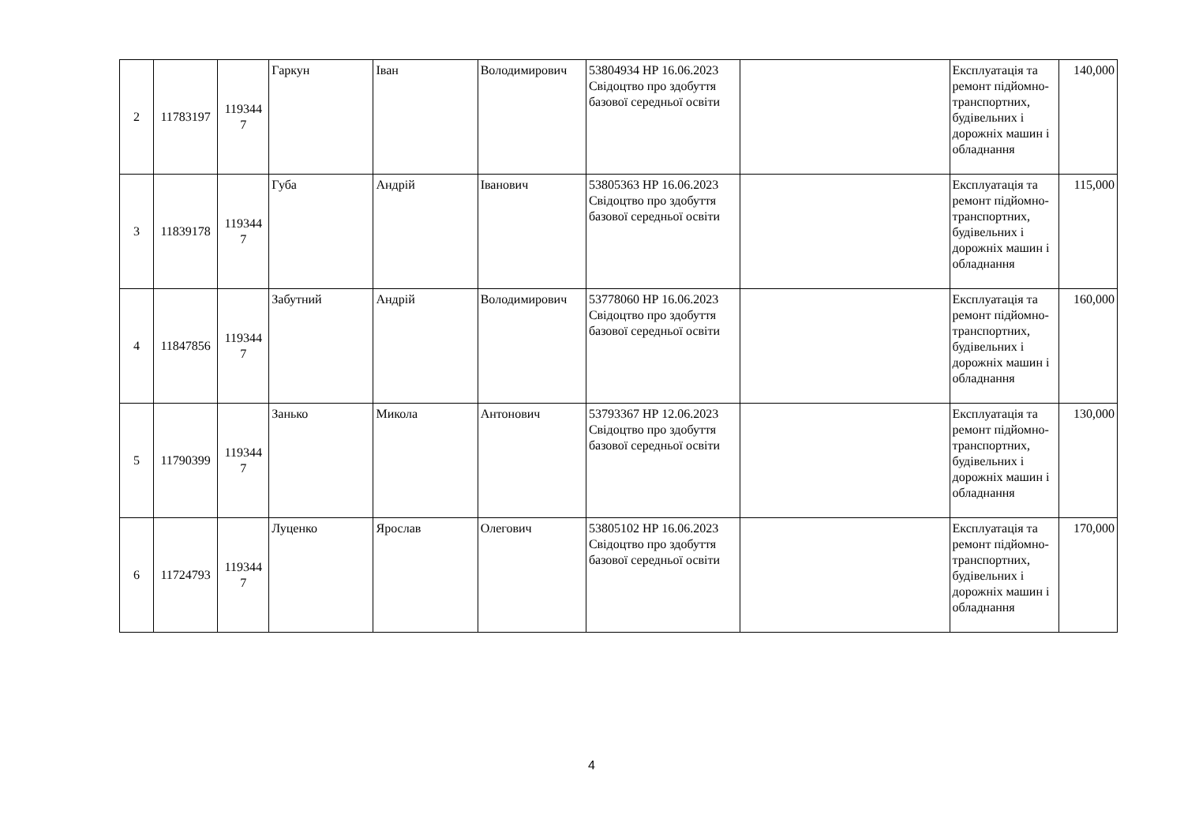| 2 | 11783197 | 119344 7 | Гаркун | Іван | Володимирович | 53804934 НР 16.06.2023 Свідоцтво про здобуття базової середньої освіти | | Експлуатація та ремонт підйомно-транспортних, будівельних і дорожніх машин і обладнання | 140,000 |
| 3 | 11839178 | 119344 7 | Губа | Андрій | Іванович | 53805363 НР 16.06.2023 Свідоцтво про здобуття базової середньої освіти | | Експлуатація та ремонт підйомно-транспортних, будівельних і дорожніх машин і обладнання | 115,000 |
| 4 | 11847856 | 119344 7 | Забутний | Андрій | Володимирович | 53778060 НР 16.06.2023 Свідоцтво про здобуття базової середньої освіти | | Експлуатація та ремонт підйомно-транспортних, будівельних і дорожніх машин і обладнання | 160,000 |
| 5 | 11790399 | 119344 7 | Занько | Микола | Антонович | 53793367 НР 12.06.2023 Свідоцтво про здобуття базової середньої освіти | | Експлуатація та ремонт підйомно-транспортних, будівельних і дорожніх машин і обладнання | 130,000 |
| 6 | 11724793 | 119344 7 | Луценко | Ярослав | Олегович | 53805102 НР 16.06.2023 Свідоцтво про здобуття базової середньої освіти | | Експлуатація та ремонт підйомно-транспортних, будівельних і дорожніх машин і обладнання | 170,000 |
4